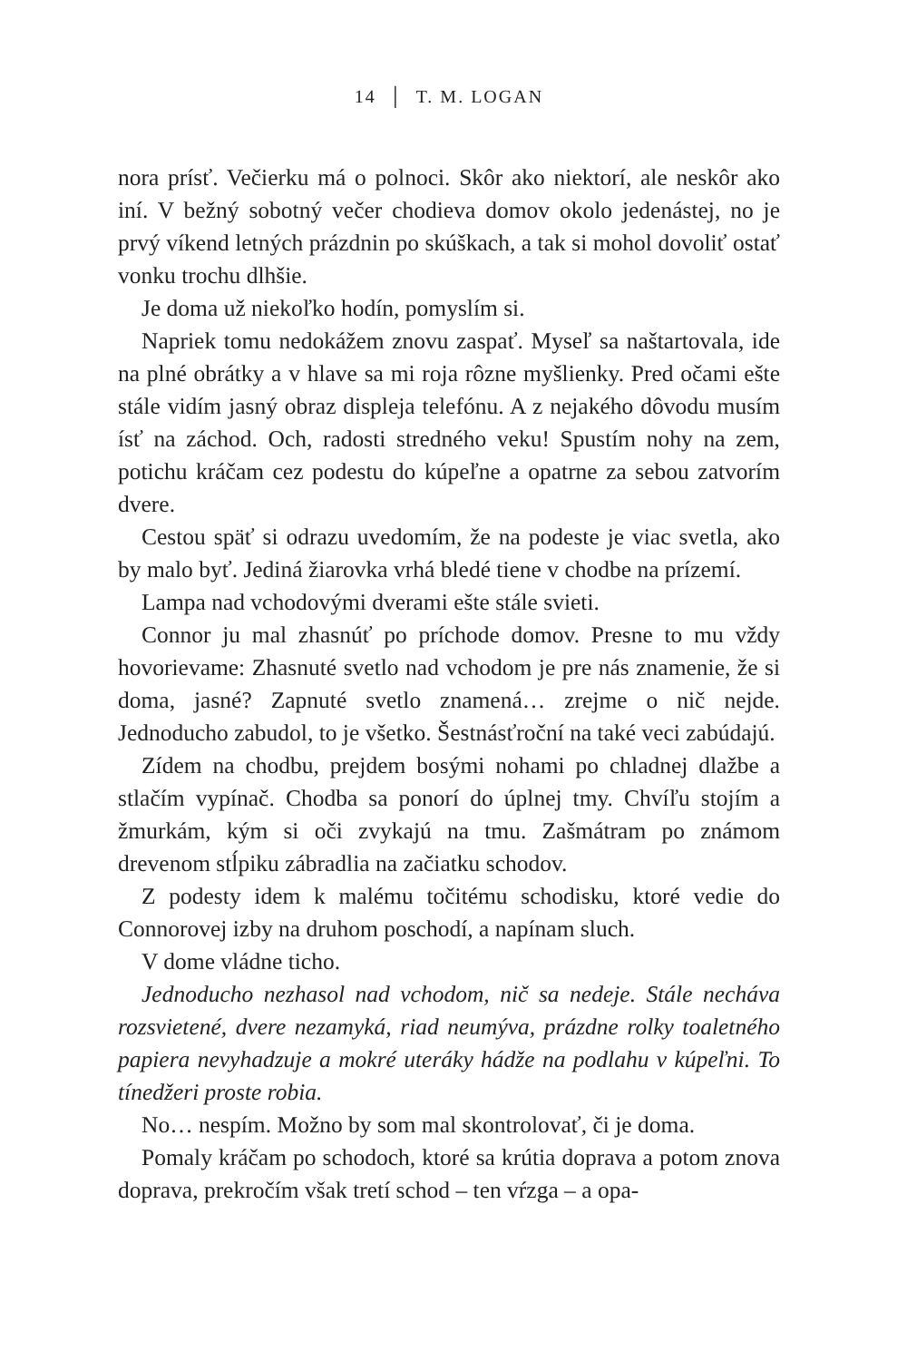14 │ T. M. LOGAN
nora prísť. Večierku má o polnoci. Skôr ako niektorí, ale neskôr ako iní. V bežný sobotný večer chodieva domov okolo jedenástej, no je prvý víkend letných prázdnin po skúškach, a tak si mohol dovoliť ostať vonku trochu dlhšie.
Je doma už niekoľko hodín, pomyslím si.
Napriek tomu nedokážem znovu zaspať. Myseľ sa naštartovala, ide na plné obrátky a v hlave sa mi roja rôzne myšlienky. Pred očami ešte stále vidím jasný obraz displeja telefónu. A z nejakého dôvodu musím ísť na záchod. Och, radosti stredného veku! Spustím nohy na zem, potichu kráčam cez podestu do kúpeľne a opatrne za sebou zatvorím dvere.
Cestou späť si odrazu uvedomím, že na podeste je viac svetla, ako by malo byť. Jediná žiarovka vrhá bledé tiene v chodbe na prízemí.
Lampa nad vchodovými dverami ešte stále svieti.
Connor ju mal zhasnúť po príchode domov. Presne to mu vždy hovorievame: Zhasnuté svetlo nad vchodom je pre nás znamenie, že si doma, jasné? Zapnuté svetlo znamená… zrejme o nič nejde. Jednoducho zabudol, to je všetko. Šestnásťroční na také veci zabúdajú.
Zídem na chodbu, prejdem bosými nohami po chladnej dlažbe a stlačím vypínač. Chodba sa ponorí do úplnej tmy. Chvíľu stojím a žmurkám, kým si oči zvykajú na tmu. Zašmátram po známom drevenom stĺpiku zábradlia na začiatku schodov.
Z podesty idem k malému točitému schodisku, ktoré vedie do Connorovej izby na druhom poschodí, a napínam sluch.
V dome vládne ticho.
Jednoducho nezhasol nad vchodom, nič sa nedeje. Stále nechá­va rozsvietené, dvere nezamyká, riad neumýva, prázdne rolky toaletného papiera nevyhadzuje a mokré uteráky hádže na podlahu v kúpeľni. To tínedžeri proste robia.
No… nespím. Možno by som mal skontrolovať, či je doma.
Pomaly kráčam po schodoch, ktoré sa krútia doprava a potom znova doprava, prekročím však tretí schod – ten vŕzga – a opa-